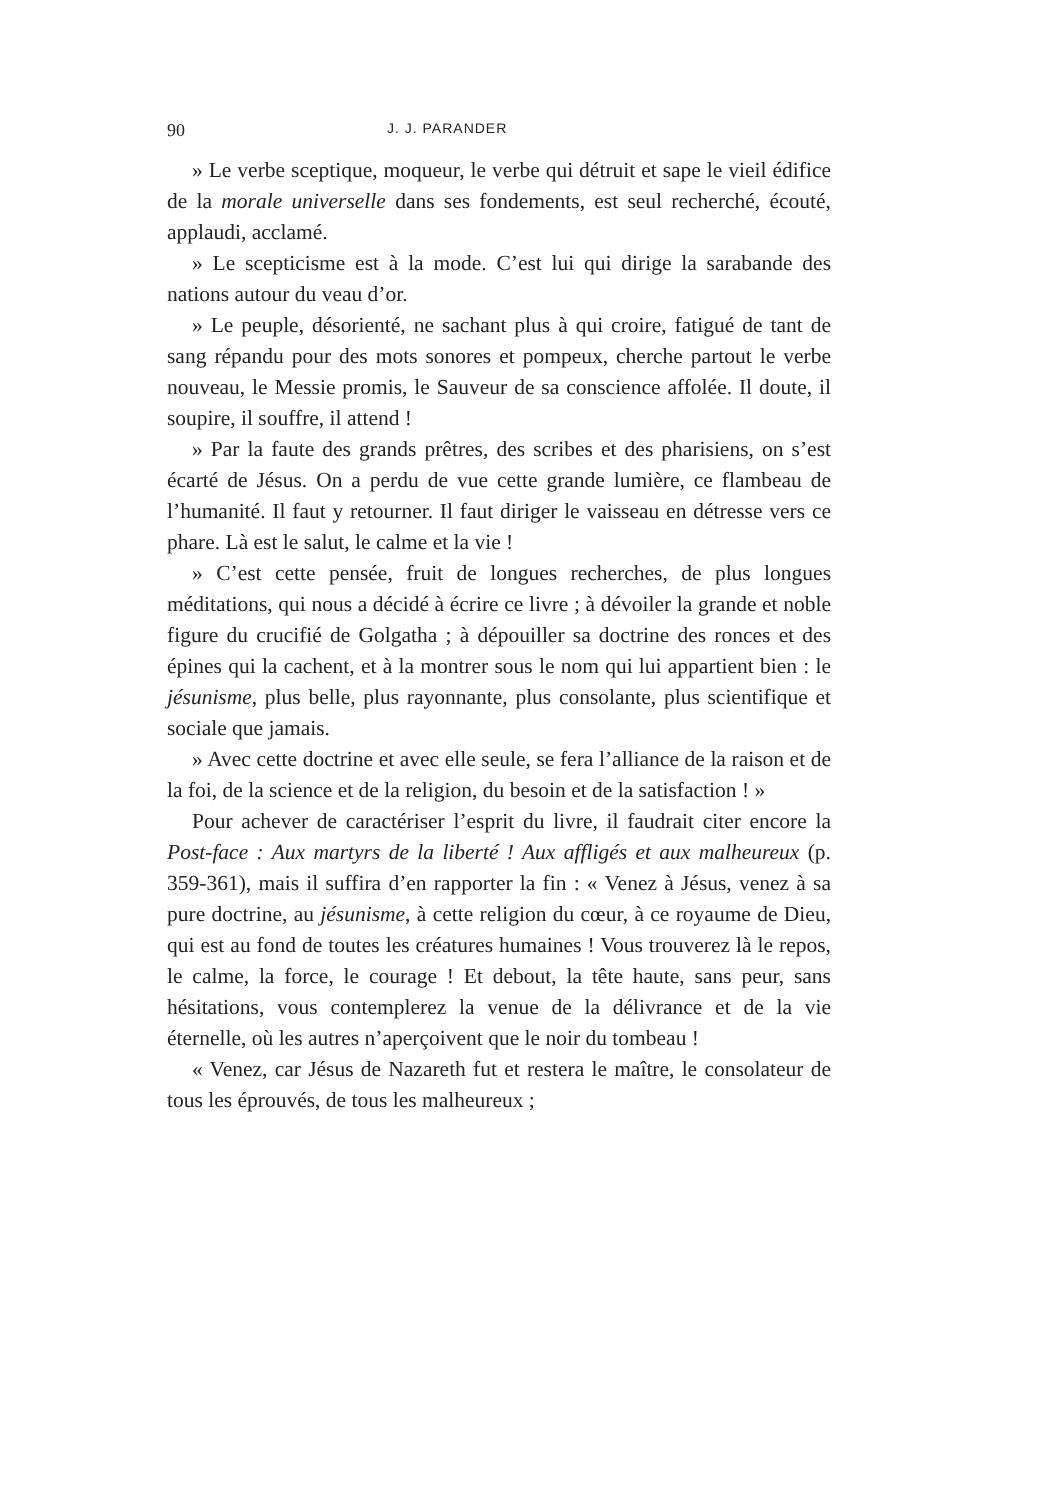90 J. J. PARANDER
» Le verbe sceptique, moqueur, le verbe qui détruit et sape le vieil édifice de la morale universelle dans ses fondements, est seul recherché, écouté, applaudi, acclamé.
» Le scepticisme est à la mode. C’est lui qui dirige la sarabande des nations autour du veau d’or.
» Le peuple, désorienté, ne sachant plus à qui croire, fatigué de tant de sang répandu pour des mots sonores et pompeux, cherche partout le verbe nouveau, le Messie promis, le Sauveur de sa conscience affolée. Il doute, il soupire, il souffre, il attend !
» Par la faute des grands prêtres, des scribes et des pharisiens, on s’est écarté de Jésus. On a perdu de vue cette grande lumière, ce flambeau de l’humanité. Il faut y retourner. Il faut diriger le vaisseau en détresse vers ce phare. Là est le salut, le calme et la vie !
» C’est cette pensée, fruit de longues recherches, de plus longues méditations, qui nous a décidé à écrire ce livre ; à dévoiler la grande et noble figure du crucifié de Golgatha ; à dépouiller sa doctrine des ronces et des épines qui la cachent, et à la montrer sous le nom qui lui appartient bien : le jésunisme, plus belle, plus rayonnante, plus consolante, plus scientifique et sociale que jamais.
» Avec cette doctrine et avec elle seule, se fera l’alliance de la raison et de la foi, de la science et de la religion, du besoin et de la satisfaction ! »
Pour achever de caractériser l’esprit du livre, il faudrait citer encore la Post-face : Aux martyrs de la liberté ! Aux affligés et aux malheureux (p. 359-361), mais il suffira d’en rapporter la fin : « Venez à Jésus, venez à sa pure doctrine, au jésunisme, à cette religion du cœur, à ce royaume de Dieu, qui est au fond de toutes les créatures humaines ! Vous trouverez là le repos, le calme, la force, le courage ! Et debout, la tête haute, sans peur, sans hésitations, vous contemplerez la venue de la délivrance et de la vie éternelle, où les autres n’aperçoivent que le noir du tombeau !
« Venez, car Jésus de Nazareth fut et restera le maître, le consolateur de tous les éprouvés, de tous les malheureux ;